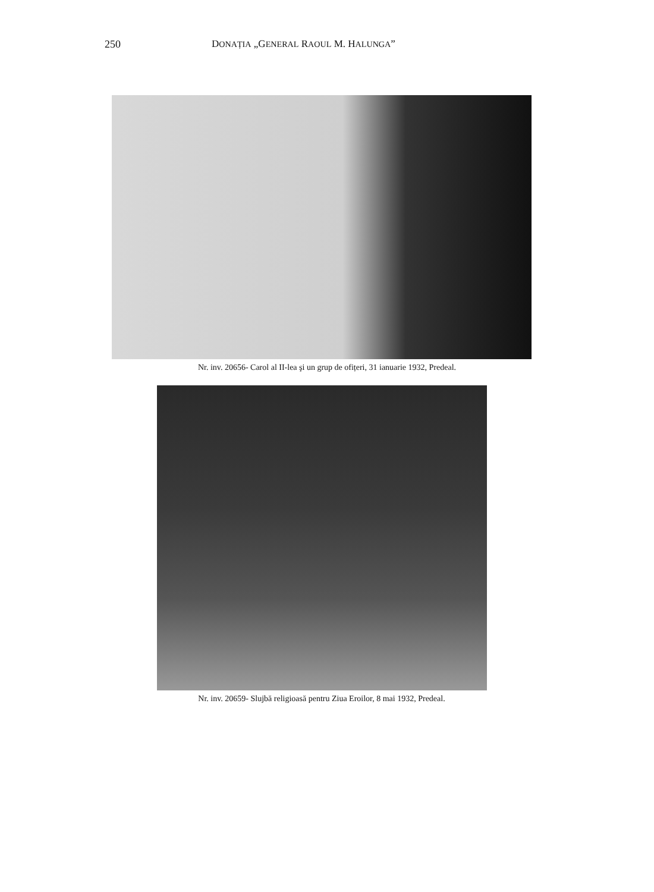250 DONAȚIA „GENERAL RAOUL M. HALUNGA”
Nr. inv. 20656- Carol al II-lea şi un grup de ofițeri, 31 ianuarie 1932, Predeal.
Nr. inv. 20659- Slujbă religioasă pentru Ziua Eroilor, 8 mai 1932, Predeal.